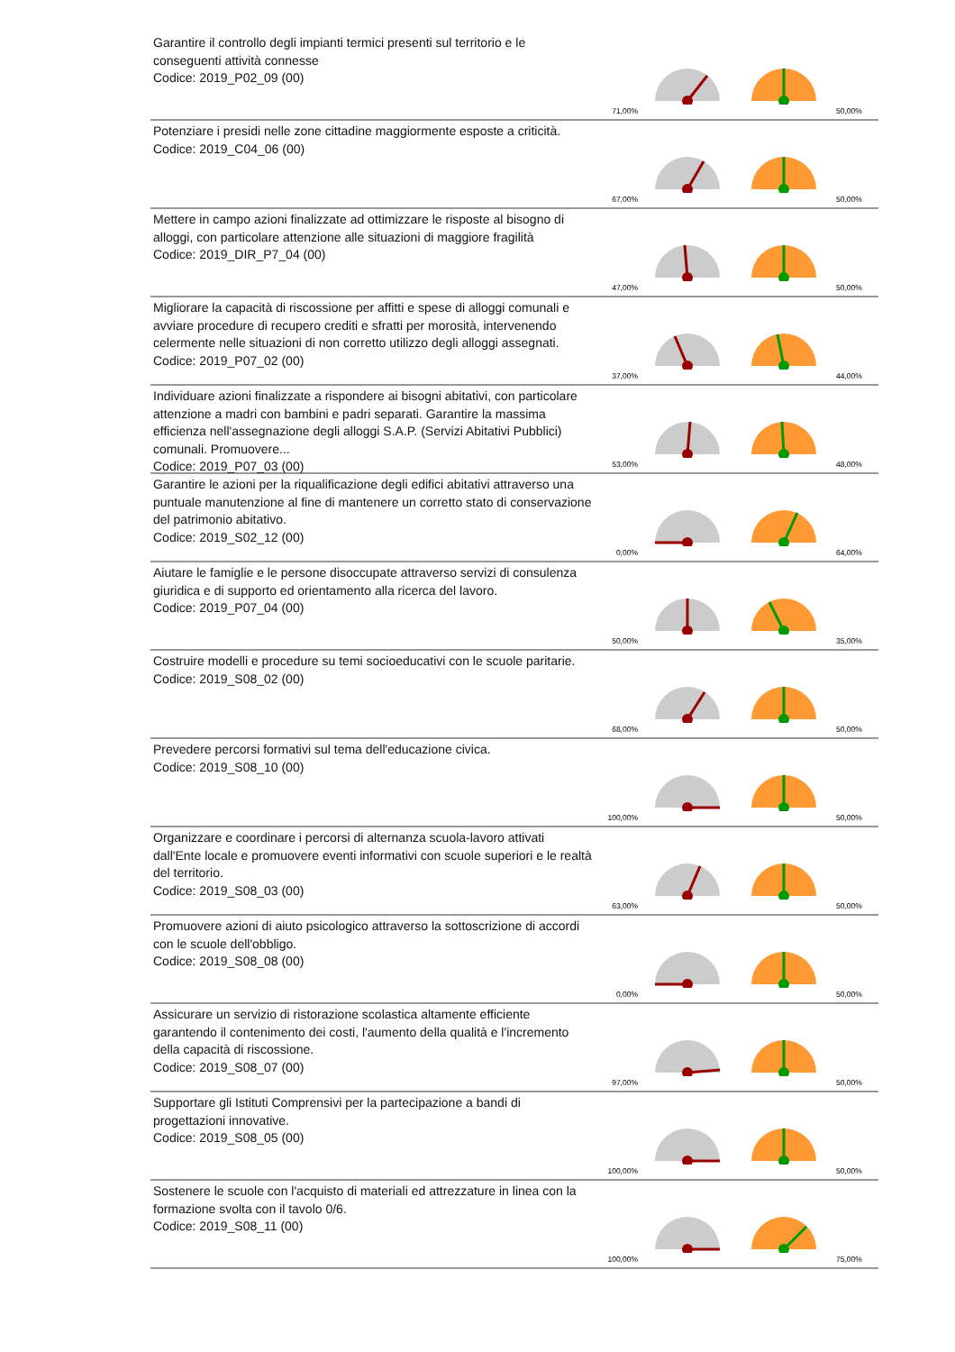Garantire il controllo degli impianti termici presenti sul territorio e le conseguenti attività connesse
Codice: 2019_P02_09 (00)
71,00%
50,00%
Potenziare i presidi nelle zone cittadine maggiormente esposte a criticità.
Codice: 2019_C04_06 (00)
67,00%
50,00%
Mettere in campo azioni finalizzate ad ottimizzare le risposte al bisogno di alloggi, con particolare attenzione alle situazioni di maggiore fragilità
Codice: 2019_DIR_P7_04 (00)
47,00%
50,00%
Migliorare la capacità di riscossione per affitti e spese di alloggi comunali e avviare procedure di recupero crediti e sfratti per morosità, intervenendo celermente nelle situazioni di non corretto utilizzo degli alloggi assegnati.
Codice: 2019_P07_02 (00)
37,00%
44,00%
Individuare azioni finalizzate a rispondere ai bisogni abitativi, con particolare attenzione a madri con bambini e padri separati. Garantire la massima efficienza nell'assegnazione degli alloggi S.A.P. (Servizi Abitativi Pubblici) comunali. Promuovere...
Codice: 2019_P07_03 (00)
53,00%
48,00%
Garantire le azioni per la riqualificazione degli edifici abitativi attraverso una puntuale manutenzione al fine di mantenere un corretto stato di conservazione del patrimonio abitativo.
Codice: 2019_S02_12 (00)
0,00%
64,00%
Aiutare le famiglie e le persone disoccupate attraverso servizi di consulenza giuridica e di supporto ed orientamento alla ricerca del lavoro.
Codice: 2019_P07_04 (00)
50,00%
35,00%
Costruire modelli e procedure su temi socioeducativi con le scuole paritarie.
Codice: 2019_S08_02 (00)
68,00%
50,00%
Prevedere percorsi formativi sul tema dell'educazione civica.
Codice: 2019_S08_10 (00)
100,00%
50,00%
Organizzare e coordinare i percorsi di alternanza scuola-lavoro attivati dall'Ente locale e promuovere eventi informativi con scuole superiori e le realtà del territorio.
Codice: 2019_S08_03 (00)
63,00%
50,00%
Promuovere azioni di aiuto psicologico attraverso la sottoscrizione di accordi con le scuole dell'obbligo.
Codice: 2019_S08_08 (00)
0,00%
50,00%
Assicurare un servizio di ristorazione scolastica altamente efficiente garantendo il contenimento dei costi, l'aumento della qualità e l'incremento della capacità di riscossione.
Codice: 2019_S08_07 (00)
97,00%
50,00%
Supportare gli Istituti Comprensivi per la partecipazione a bandi di progettazioni innovative.
Codice: 2019_S08_05 (00)
100,00%
50,00%
Sostenere le scuole con l'acquisto di materiali ed attrezzature in linea con la formazione svolta con il tavolo 0/6.
Codice: 2019_S08_11 (00)
100,00%
75,00%